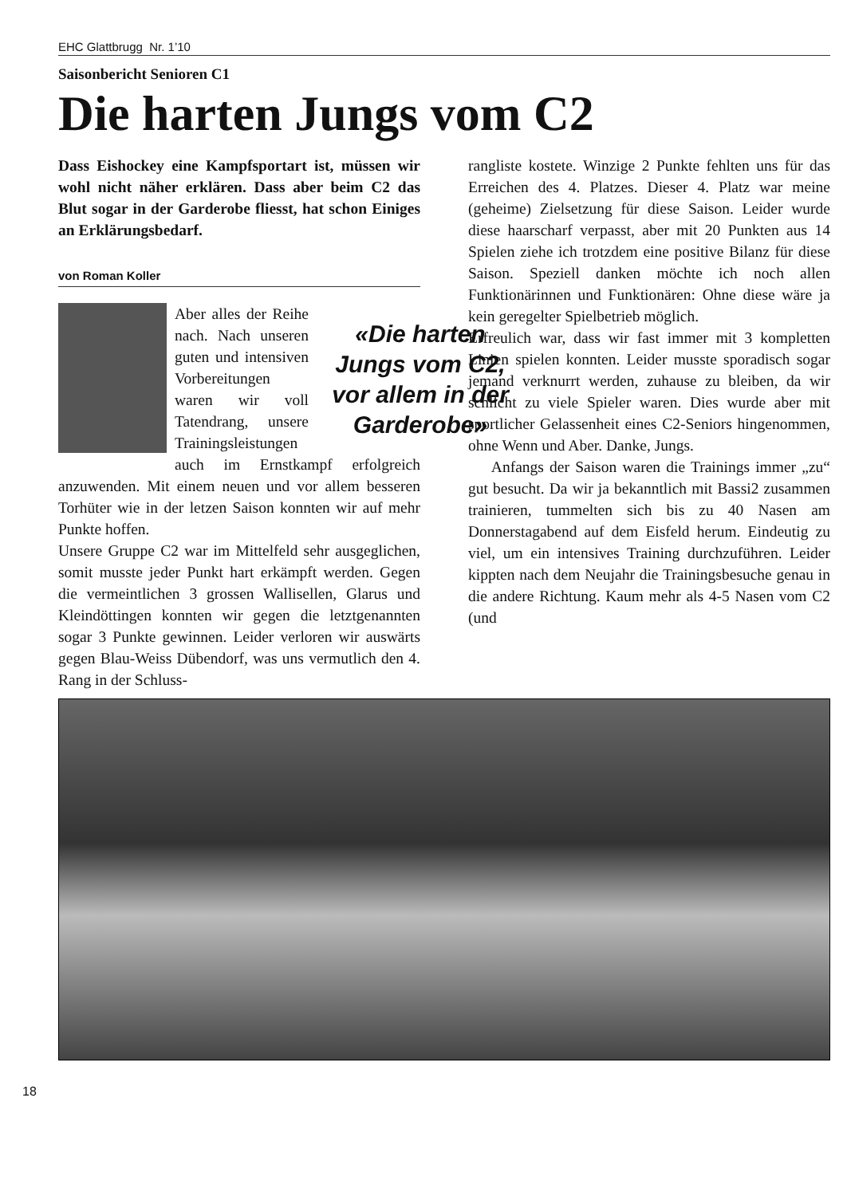EHC Glattbrugg Nr. 1’10
Saisonbericht Senioren C1
Die harten Jungs vom C2
Dass Eishockey eine Kampfsportart ist, müssen wir wohl nicht näher erklären. Dass aber beim C2 das Blut sogar in der Garderobe fliesst, hat schon Einiges an Erklärungsbedarf.
von Roman Koller
«Die harten Jungs vom C2, vor allem in der Garderobe»
Aber alles der Reihe nach. Nach unseren guten und intensiven Vorbereitungen waren wir voll Tatendrang, unsere Trainingsleistungen auch im Ernstkampf erfolgreich anzuwenden. Mit einem neuen und vor allem besseren Torhüter wie in der letzen Saison konnten wir auf mehr Punkte hoffen.
Unsere Gruppe C2 war im Mittelfeld sehr ausgeglichen, somit musste jeder Punkt hart erkämpft werden. Gegen die vermeintlichen 3 grossen Wallisellen, Glarus und Kleindöttingen konnten wir gegen die letztgenannten sogar 3 Punkte gewinnen. Leider verloren wir auswärts gegen Blau-Weiss Dübendorf, was uns vermutlich den 4. Rang in der Schluss-
rangliste kostete. Winzige 2 Punkte fehlten uns für das Erreichen des 4. Platzes. Dieser 4. Platz war meine (geheime) Zielsetzung für diese Saison. Leider wurde diese haarscharf verpasst, aber mit 20 Punkten aus 14 Spielen ziehe ich trotzdem eine positive Bilanz für diese Saison. Speziell danken möchte ich noch allen Funktionärinnen und Funktionären: Ohne diese wäre ja kein geregelter Spielbetrieb möglich.
Erfreulich war, dass wir fast immer mit 3 kompletten Linien spielen konnten. Leider musste sporadisch sogar jemand verknurrt werden, zuhause zu bleiben, da wir schlicht zu viele Spieler waren. Dies wurde aber mit sportlicher Gelassenheit eines C2-Seniors hingenommen, ohne Wenn und Aber. Danke, Jungs.
Anfangs der Saison waren die Trainings immer „zu“ gut besucht. Da wir ja bekanntlich mit Bassi2 zusammen trainieren, tummelten sich bis zu 40 Nasen am Donnerstagabend auf dem Eisfeld herum. Eindeutig zu viel, um ein intensives Training durchzuführen. Leider kippten nach dem Neujahr die Trainingsbesuche genau in die andere Richtung. Kaum mehr als 4-5 Nasen vom C2 (und
18